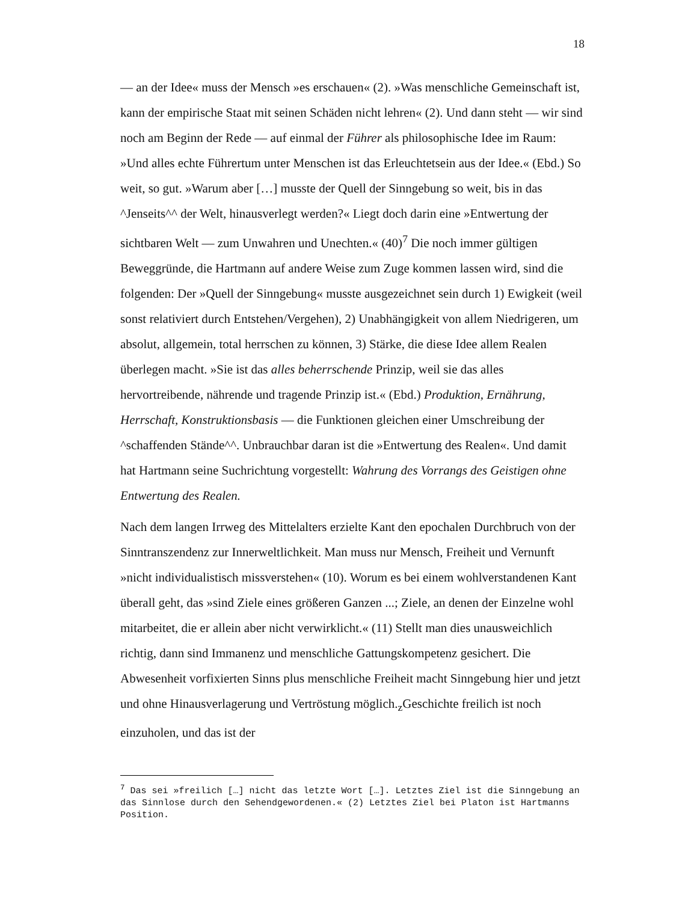18
— an der Idee« muss der Mensch »es erschauen« (2). »Was menschliche Gemeinschaft ist, kann der empirische Staat mit seinen Schäden nicht lehren« (2). Und dann steht — wir sind noch am Beginn der Rede — auf einmal der Führer als philosophische Idee im Raum: »Und alles echte Führertum unter Menschen ist das Erleuchtetsein aus der Idee.« (Ebd.) So weit, so gut. »Warum aber […] musste der Quell der Sinngebung so weit, bis in das ^Jenseits^^ der Welt, hinausverlegt werden?« Liegt doch darin eine »Entwertung der sichtbaren Welt — zum Unwahren und Unechten.« (40)<sup>7</sup> Die noch immer gültigen Beweggründe, die Hartmann auf andere Weise zum Zuge kommen lassen wird, sind die folgenden: Der »Quell der Sinngebung« musste ausgezeichnet sein durch 1) Ewigkeit (weil sonst relativiert durch Entstehen/Vergehen), 2) Unabhängigkeit von allem Niedrigeren, um absolut, allgemein, total herrschen zu können, 3) Stärke, die diese Idee allem Realen überlegen macht. »Sie ist das alles beherrschende Prinzip, weil sie das alles hervortreibende, nährende und tragende Prinzip ist.« (Ebd.) Produktion, Ernährung, Herrschaft, Konstruktionsbasis — die Funktionen gleichen einer Umschreibung der ^schaffenden Stände^^. Unbrauchbar daran ist die »Entwertung des Realen«. Und damit hat Hartmann seine Suchrichtung vorgestellt: Wahrung des Vorrangs des Geistigen ohne Entwertung des Realen.
Nach dem langen Irrweg des Mittelalters erzielte Kant den epochalen Durchbruch von der Sinntranszendenz zur Innerweltlichkeit. Man muss nur Mensch, Freiheit und Vernunft »nicht individualistisch missverstehen« (10). Worum es bei einem wohlverstandenen Kant überall geht, das »sind Ziele eines größeren Ganzen ...; Ziele, an denen der Einzelne wohl mitarbeitet, die er allein aber nicht verwirklicht.« (11) Stellt man dies unausweichlich richtig, dann sind Immanenz und menschliche Gattungskompetenz gesichert. Die Abwesenheit vorfixierten Sinns plus menschliche Freiheit macht Sinngebung hier und jetzt und ohne Hinausverlagerung und Vertröstung möglich.<sub>z</sub>Geschichte freilich ist noch einzuholen, und das ist der
<sup>7</sup> Das sei »freilich […] nicht das letzte Wort […]. Letztes Ziel ist die Sinngebung an das Sinnlose durch den Sehendgewordenen.« (2) Letztes Ziel bei Platon ist Hartmanns Position.